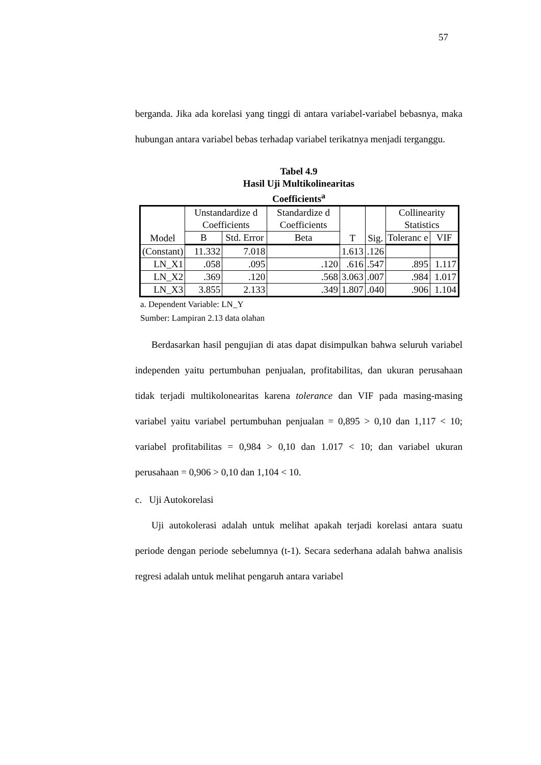57
berganda. Jika ada korelasi yang tinggi di antara variabel-variabel bebasnya, maka hubungan antara variabel bebas terhadap variabel terikatnya menjadi terganggu.
Tabel 4.9
Hasil Uji Multikolinearitas
Coefficients<sup>a</sup>
| Model | Unstandardize d Coefficients | | Standardize d Coefficients | T | Sig. | Collinearity Statistics | |
| --- | --- | --- | --- | --- | --- | --- | --- |
| | B | Std. Error | Beta | | | Toleranc e | VIF |
| (Constant) | 11.332 | 7.018 | | 1.613 | .126 | | |
| LN_X1 | .058 | .095 | .120 | .616 | .547 | .895 | 1.117 |
| LN_X2 | .369 | .120 | .568 | 3.063 | .007 | .984 | 1.017 |
| LN_X3 | 3.855 | 2.133 | .349 | 1.807 | .040 | .906 | 1.104 |
a. Dependent Variable: LN_Y
Sumber: Lampiran 2.13 data olahan
Berdasarkan hasil pengujian di atas dapat disimpulkan bahwa seluruh variabel independen yaitu pertumbuhan penjualan, profitabilitas, dan ukuran perusahaan tidak terjadi multikolonearitas karena tolerance dan VIF pada masing-masing variabel yaitu variabel pertumbuhan penjualan = 0,895 > 0,10 dan 1,117 < 10; variabel profitabilitas = 0,984 > 0,10 dan 1.017 < 10; dan variabel ukuran perusahaan = 0,906 > 0,10 dan 1,104 < 10.
c. Uji Autokorelasi
Uji autokolerasi adalah untuk melihat apakah terjadi korelasi antara suatu periode dengan periode sebelumnya (t-1). Secara sederhana adalah bahwa analisis regresi adalah untuk melihat pengaruh antara variabel